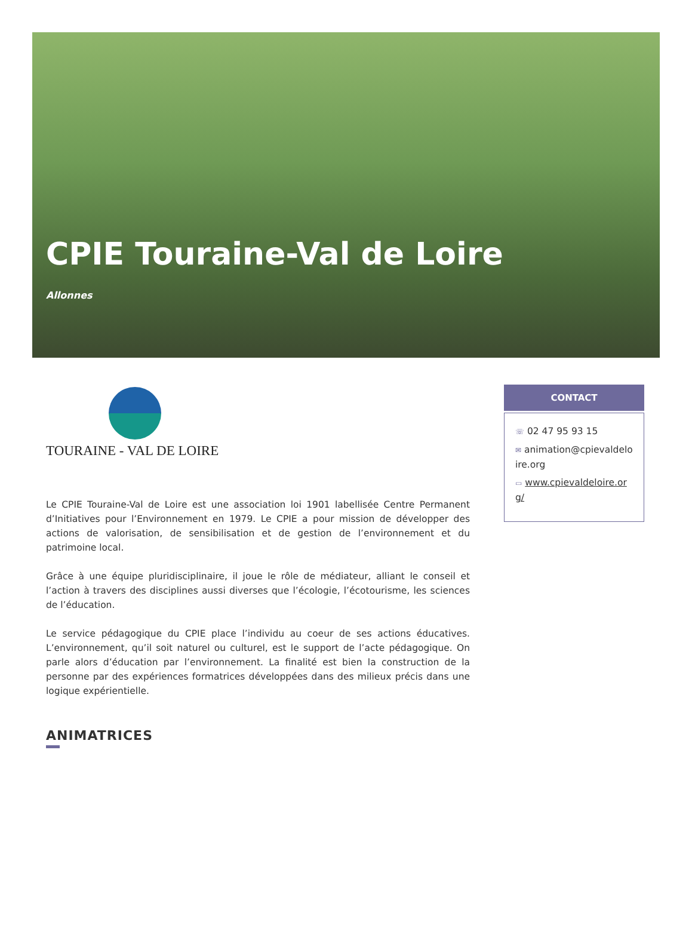CPIE Touraine-Val de Loire
Allonnes
TOURAINE - VAL DE LOIRE
Le CPIE Touraine-Val de Loire est une association loi 1901 labellisée Centre Permanent d’Initiatives pour l’Environnement en 1979. Le CPIE a pour mission de développer des actions de valorisation, de sensibilisation et de gestion de l’environnement et du patrimoine local.
Grâce à une équipe pluridisciplinaire, il joue le rôle de médiateur, alliant le conseil et l’action à travers des disciplines aussi diverses que l’écologie, l’écotourisme, les sciences de l’éducation.
Le service pédagogique du CPIE place l’individu au coeur de ses actions éducatives. L’environnement, qu’il soit naturel ou culturel, est le support de l’acte pédagogique. On parle alors d’éducation par l’environnement. La finalité est bien la construction de la personne par des expériences formatrices développées dans des milieux précis dans une logique expérientielle.
ANIMATRICES
CONTACT
☏ 02 47 95 93 15
✉ animation@cpievaldeloire.org
▭ www.cpievaldeloire.org/